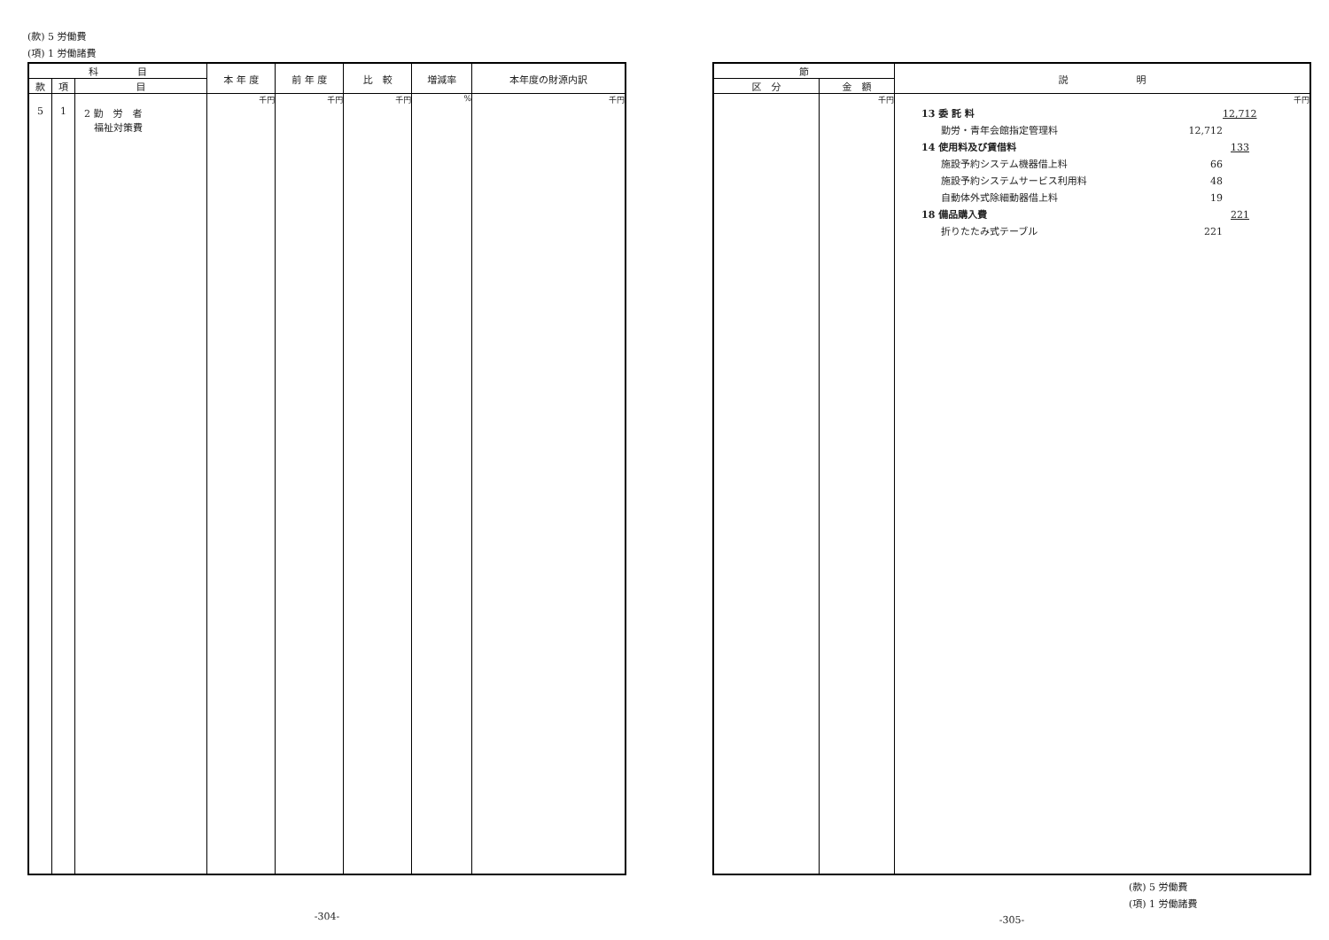(款) 5 労働費
(項) 1 労働諸費
| 科 目 | | | 本 年 度 | 前 年 度 | 比 較 | 増減率 | 本年度の財源内訳 |
| --- | --- | --- | --- | --- | --- | --- | --- |
| 款 | 項 | 目 | | | | | |
| 5 | 1 | 2 勤 労 者 福祉対策費 | 千円 | 千円 | 千円 | % | 千円 |
-304-
| 節 | | 説 明 |
| --- | --- | --- |
| 区 分 | 金 額 | |
| | 千円 | 千円 13 委 託 料 12,712 勤労・青年会館指定管理料 12,712 14 使用料及び賃借料 133 施設予約システム機器借上料 66 施設予約システムサービス利用料 48 自動体外式除細動器借上料 19 18 備品購入費 221 折りたたみ式テーブル 221 |
(款) 5 労働費
(項) 1 労働諸費
-305-